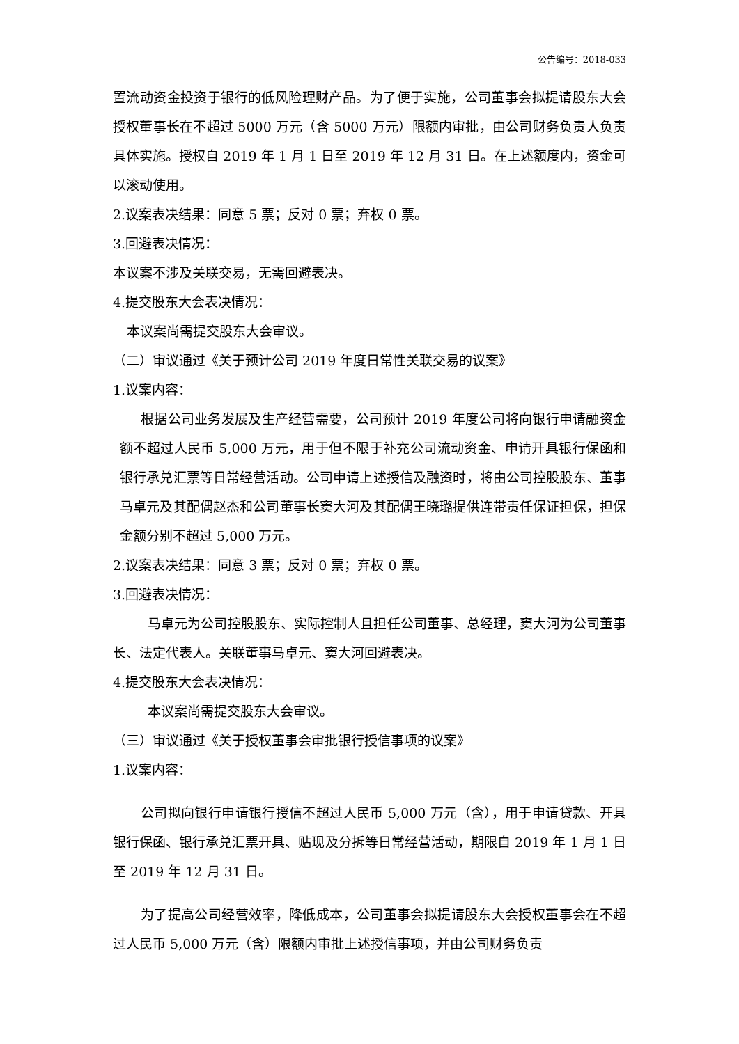公告编号：2018-033
置流动资金投资于银行的低风险理财产品。为了便于实施，公司董事会拟提请股东大会授权董事长在不超过 5000 万元（含 5000 万元）限额内审批，由公司财务负责人负责具体实施。授权自 2019 年 1 月 1 日至 2019 年 12 月 31 日。在上述额度内，资金可以滚动使用。
2.议案表决结果：同意 5 票；反对 0 票；弃权 0 票。
3.回避表决情况：
本议案不涉及关联交易，无需回避表决。
4.提交股东大会表决情况：
本议案尚需提交股东大会审议。
（二）审议通过《关于预计公司 2019 年度日常性关联交易的议案》
1.议案内容：
根据公司业务发展及生产经营需要，公司预计 2019 年度公司将向银行申请融资金额不超过人民币 5,000 万元，用于但不限于补充公司流动资金、申请开具银行保函和银行承兑汇票等日常经营活动。公司申请上述授信及融资时，将由公司控股股东、董事马卓元及其配偶赵杰和公司董事长窦大河及其配偶王晓璐提供连带责任保证担保，担保金额分别不超过 5,000 万元。
2.议案表决结果：同意 3 票；反对 0 票；弃权 0 票。
3.回避表决情况：
马卓元为公司控股股东、实际控制人且担任公司董事、总经理，窦大河为公司董事长、法定代表人。关联董事马卓元、窦大河回避表决。
4.提交股东大会表决情况：
本议案尚需提交股东大会审议。
（三）审议通过《关于授权董事会审批银行授信事项的议案》
1.议案内容：
公司拟向银行申请银行授信不超过人民币 5,000 万元（含），用于申请贷款、开具银行保函、银行承兑汇票开具、贴现及分拆等日常经营活动，期限自 2019 年 1 月 1 日至 2019 年 12 月 31 日。
为了提高公司经营效率，降低成本，公司董事会拟提请股东大会授权董事会在不超过人民币 5,000 万元（含）限额内审批上述授信事项，并由公司财务负责